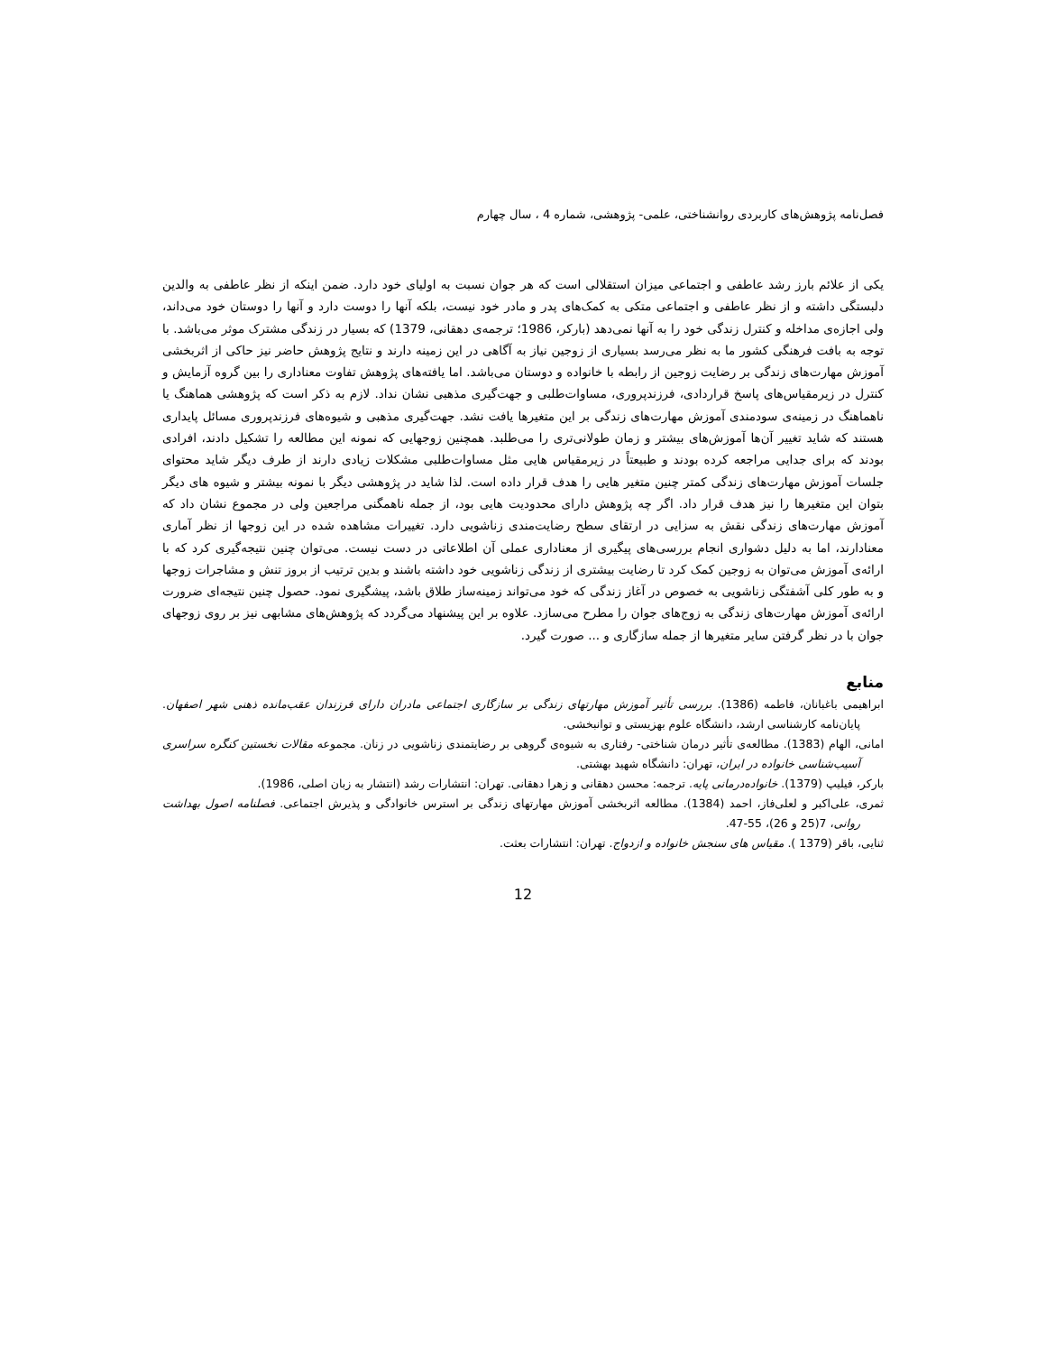فصل‌نامه پژوهش‌های کاربردی روانشناختی، علمی- پژوهشی، شماره 4 ، سال چهارم
یکی از علائم بارز رشد عاطفی و اجتماعی میزان استقلالی است که هر جوان نسبت به اولیای خود دارد. ضمن اینکه از نظر عاطفی به والدین دلبستگی داشته و از نظر عاطفی و اجتماعی متکی به کمک‌های پدر و مادر خود نیست، بلکه آنها را دوست دارد و آنها را دوستان خود می‌داند، ولی اجازه‌ی مداخله و کنترل زندگی خود را به آنها نمی‌دهد (بارکر، 1986؛ ترجمه‌ی دهقانی، 1379) که بسیار در زندگی مشترک موثر می‌باشد. با توجه به بافت فرهنگی کشور ما به نظر می‌رسد بسیاری از زوجین نیاز به آگاهی در این زمینه دارند و نتایج پژوهش حاضر نیز حاکی از اثربخشی آموزش مهارت‌های زندگی بر رضایت زوجین از رابطه با خانواده و دوستان می‌باشد. اما یافته‌های پژوهش تفاوت معناداری را بین گروه آزمایش و کنترل در زیرمقیاس‌های پاسخ قراردادی، فرزندپروری، مساوات‌طلبی و جهت‌گیری مذهبی نشان نداد. لازم به ذکر است که پژوهشی هماهنگ یا ناهماهنگ در زمینه‌ی سودمندی آموزش مهارت‌های زندگی بر این متغیرها یافت نشد. جهت‌گیری مذهبی و شیوه‌های فرزندپروری مسائل پایداری هستند که شاید تغییر آن‌ها آموزش‌های بیشتر و زمان طولانی‌تری را می‌طلبد. همچنین زوجهایی که نمونه این مطالعه را تشکیل دادند، افرادی بودند که برای جدایی مراجعه کرده بودند و طبیعتاً در زیرمقیاس هایی مثل مساوات‌طلبی مشکلات زیادی دارند از طرف دیگر شاید محتوای جلسات آموزش مهارت‌های زندگی کمتر چنین متغیر هایی را هدف قرار داده است. لذا شاید در پژوهشی دیگر با نمونه بیشتر و شیوه های دیگر بتوان این متغیرها را نیز هدف قرار داد. اگر چه پژوهش دارای محدودیت هایی بود، از جمله ناهمگنی مراجعین ولی در مجموع نشان داد که آموزش مهارت‌های زندگی نقش به سزایی در ارتقای سطح رضایت‌مندی زناشویی دارد. تغییرات مشاهده شده در این زوجها از نظر آماری معنادارند، اما به دلیل دشواری انجام بررسی‌های پیگیری از معناداری عملی آن اطلاعاتی در دست نیست. می‌توان چنین نتیجه‌گیری کرد که با ارائه‌ی آموزش می‌توان به زوجین کمک کرد تا رضایت بیشتری از زندگی زناشویی خود داشته باشند و بدین ترتیب از بروز تنش و مشاجرات زوجها و به طور کلی آشفتگی زناشویی به خصوص در آغاز زندگی که خود می‌تواند زمینه‌ساز طلاق باشد، پیشگیری نمود. حصول چنین نتیجه‌ای ضرورت ارائه‌ی آموزش مهارت‌های زندگی به زوج‌های جوان را مطرح می‌سازد. علاوه بر این پیشنهاد می‌گردد که پژوهش‌های مشابهی نیز بر روی زوجهای جوان با در نظر گرفتن سایر متغیرها از جمله سازگاری و ... صورت گیرد.
منابع
ابراهیمی باغبانان، فاطمه (1386). بررسی تأثیر آموزش مهارتهای زندگی بر سازگاری اجتماعی مادران دارای فرزندان عقب‌مانده ذهنی شهر اصفهان. پایان‌نامه کارشناسی ارشد، دانشگاه علوم بهزیستی و توانبخشی.
امانی، الهام (1383). مطالعه‌ی تأثیر درمان شناختی- رفتاری به شیوه‌ی گروهی بر رضایتمندی زناشویی در زنان. مجموعه مقالات نخستین کنگره سراسری آسیب‌شناسی خانواده در ایران، تهران: دانشگاه شهید بهشتی.
بارکر، فیلیپ (1379). خانواده‌درمانی پایه. ترجمه: محسن دهقانی و زهرا دهقانی. تهران: انتشارات رشد (انتشار به زبان اصلی، 1986).
ثمری، علی‌اکبر و لعلی‌فاز، احمد (1384). مطالعه اثربخشی آموزش مهارتهای زندگی بر استرس خانوادگی و پذیرش اجتماعی. فصلنامه اصول بهداشت روانی، 7(25 و 26)، 55-47.
ثنایی، باقر (1379 ). مقیاس های سنجش خانواده و ازدواج. تهران: انتشارات بعثت.
12